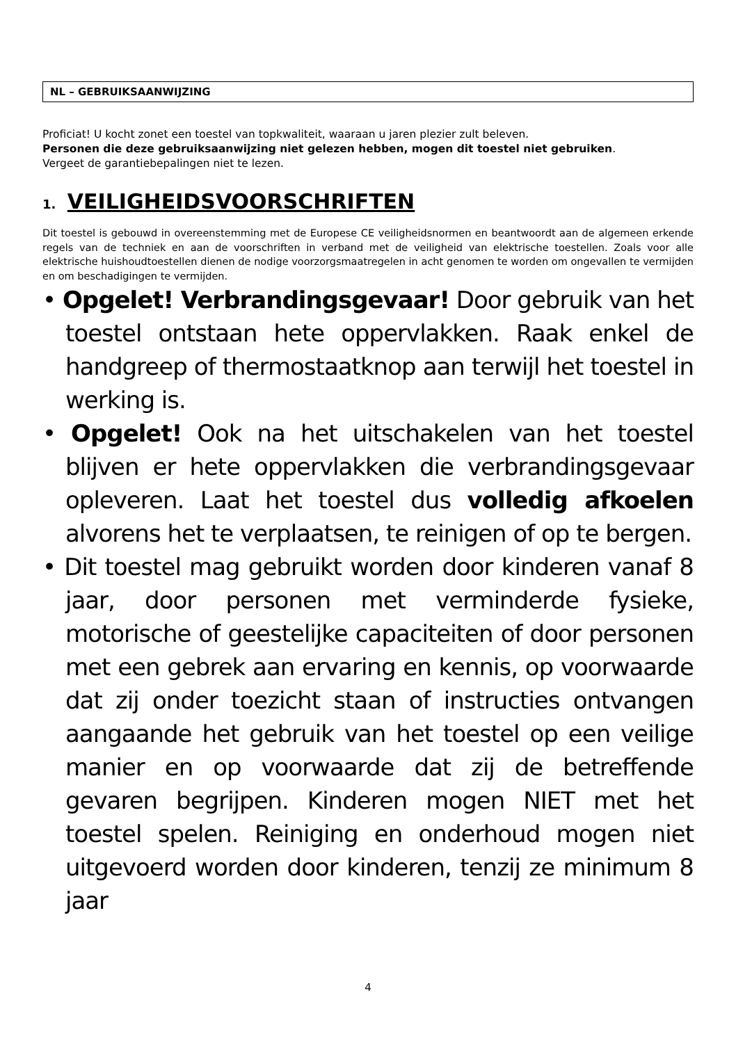NL – GEBRUIKSAANWIJZING
Proficiat! U kocht zonet een toestel van topkwaliteit, waaraan u jaren plezier zult beleven.
Personen die deze gebruiksaanwijzing niet gelezen hebben, mogen dit toestel niet gebruiken.
Vergeet de garantiebepalingen niet te lezen.
1. VEILIGHEIDSVOORSCHRIFTEN
Dit toestel is gebouwd in overeenstemming met de Europese CE veiligheidsnormen en beantwoordt aan de algemeen erkende regels van de techniek en aan de voorschriften in verband met de veiligheid van elektrische toestellen. Zoals voor alle elektrische huishoudtoestellen dienen de nodige voorzorgsmaatregelen in acht genomen te worden om ongevallen te vermijden en om beschadigingen te vermijden.
• Opgelet! Verbrandingsgevaar! Door gebruik van het toestel ontstaan hete oppervlakken. Raak enkel de handgreep of thermostaatknop aan terwijl het toestel in werking is.
• Opgelet! Ook na het uitschakelen van het toestel blijven er hete oppervlakken die verbrandingsgevaar opleveren. Laat het toestel dus volledig afkoelen alvorens het te verplaatsen, te reinigen of op te bergen.
• Dit toestel mag gebruikt worden door kinderen vanaf 8 jaar, door personen met verminderde fysieke, motorische of geestelijke capaciteiten of door personen met een gebrek aan ervaring en kennis, op voorwaarde dat zij onder toezicht staan of instructies ontvangen aangaande het gebruik van het toestel op een veilige manier en op voorwaarde dat zij de betreffende gevaren begrijpen. Kinderen mogen NIET met het toestel spelen. Reiniging en onderhoud mogen niet uitgevoerd worden door kinderen, tenzij ze minimum 8 jaar
4